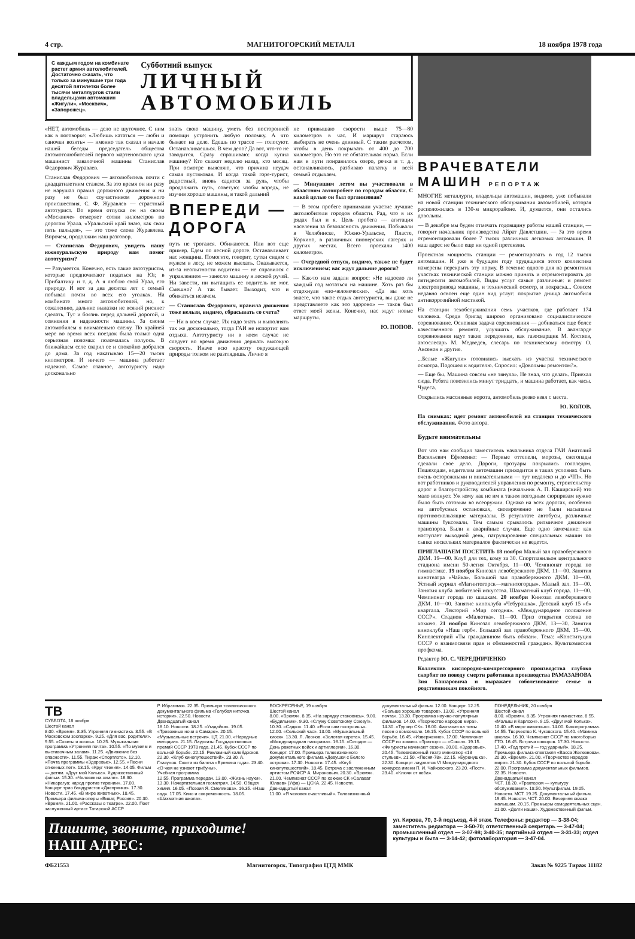4 стр. МАГНИТОГОРСКИЙ МЕТАЛЛ 18 ноября 1978 года
С каждым годом на комбинате растет армия автолюбителей. Достаточно сказать, что только за минувшие три года десятой пятилетки более тысячи металлургов стали владельцами автомашин «Жигули», «Москвич», «Запорожец».
Субботний выпуск
ЛИЧНЫЙ АВТОМОБИЛЬ
«НЕТ, автомобиль — дело не шуточное. С ним как в поговорке: «Любишь кататься — люби и саночки возить» — именно так сказал в начале нашей беседы председатель общества автомотолюбителей первого мартеновского цеха машинист завалочной машины Станислав Федорович Журавлев.
Станислав Федорович — автолюбитель почти с двадцатилетним стажем. За это время он ни разу не нарушал правил дорожного движения и ни разу не был соучастником дорожного происшествия. С. Ф. Журавлев — страстный автотурист. Во время отпуска он на своем «Москвиче» отмеряет сотни километров по дорогам Урала. «Уральский край знаю, как свои пять пальцев», — это тоже слова Журавлева. Впрочем, продолжим наш разговор.
— Станислав Федорович, увидеть нашу южноуральскую природу вам помог автотуризм?
— Разумеется. Конечно, есть такие автотуристы, которые предпочитают податься на Юг, в Прибалтику и т. д. А я люблю свой Урал, его природу. И вот за два десятка лет с семьей побывал почти во всех его уголках. На комбинате много автолюбителей, но, к сожалению, дальние вылазки не всякий рискнет сделать. Тут и боязнь перед дальней дорогой, и сомнения в надежности машины. За своим автомобилем я внимательно слежу. По крайней мере во время всех поездок была только одна серьезная поломка: поломалась полуось. В ближайшем селе сварил ее и спокойно добрался до дома. За год накатываю 15—20 тысяч километров. И ничего — машина работает надежно. Самое главное, автотуристу надо досконально
знать свою машину, уметь без посторонней помощи устранить любую поломку. А что бывает на деле. Едешь по трассе — голосуют. Останавливаешься. В чем дело? Да вот, что-то не заводится. Сразу спрашиваю: когда купил машину? Кто скажет неделю назад, кто месяц. При осмотре выясняю, что причина неудач самая пустяковая. И когда такой горе-турист, радостный, вновь садится за руль, чтобы продолжить путь, советую: чтобы впредь, не изучив хорошо машины, в такой дальний
ВПЕРЕДИ — ДОРОГА
путь не трогался. Обижаются. Или вот еще пример. Едем по лесной дороге. Останавливает нас женщина. Помогите, говорит, сутки сидим с мужем в лесу, не можем выехать. Оказывается, из-за неопытности водителя — не справился с управлением — занесло машину в лесной ручей. Ни завести, ни вытащить ее водитель не мог. Смешно? А так бывает. Выходит, что и обижаться незачем.
— Станислав Федорович, правила движения тоже нельзя, видимо, сбрасывать со счета?
— Ни в коем случае. Их надо знать и выполнять так же досконально, тогда ГАИ не испортит вам отдыха. Автотуристу ни в коем случае не следует во время движения держать высокую скорость. Иначе всю красоту окружающей природы толком не разглядишь. Лично я
не привышаю скорости выше 75—80 километров в час. И маршрут стараюсь выбирать не очень длинный. С таким расчетом, чтобы в день покрывать от 400 до 700 километров. Но это не обязательная норма. Если нам в пути понравилось озеро, речка и т. д., останавливаюсь, разбиваю палатку и всей семьей отдыхаем.
— Минувшим летом вы участвовали в областном автопробеге по городам области. С какой целью он был организован?
— В этом пробеге принимали участие лучшие автолюбители городов области. Рад, что в их рядах был и я. Цель пробега — агитация населения за безопасность движения. Побывали в Челябинске, Южно-Уральске, Пласте, Коркино, в различных пионерских лагерях и других местах. Всего проехали 1400 километров.
— Очередной отпуск, видимо, также не будет исключением: вас ждут дальние дороги?
— Как-то нам задали вопрос: «Не надоело ли каждый год мотаться на машине. Хоть раз бы отдохнули «по-человечески». «Да вы хоть знаете, что такое отдых автотуриста, вы даже не представляете как это здорово» — таков был ответ моей жены. Конечно, нас ждут новые маршруты.
Ю. ПОПОВ.
ВРАЧЕВАТЕЛИ МАШИН РЕПОРТАЖ
МНОГИЕ металлурги, владельцы автомашин, видимо, уже побывали на новой станции технического обслуживания автомобилей, которая расположилась в 130-м микрорайоне. И, думается, они остались довольны.
— В декабре мы будем отмечать годовщину работы нашей станции, — говорит начальник производства Айрат Давлетшин. — За это время отремонтировали более 7 тысяч различных легковых автомашин. В наш адрес не было еще ни одной претензии.
Проектная мощность станции — ремонтировать в год 12 тысяч автомашин. И уже в будущем году трудящиеся этого коллектива намерены перекрыть эту норму. В течение одного дня на ремонтных участках технической станции можно принять и отремонтировать до пятидесяти автомобилей. Виды услуг самые различные: и ремонт электропривода машины, и технический осмотр, и покраска... Совсем недавно освоен еще один вид услуг: покрытие днища автомобиля антикоррозийной мастикой.
На станции техобслуживания семь участков, где работает 174 человека. Среди бригад широко организовано социалистическое соревнование. Основная задача соревнования — добиваться еще более качественного ремонта, улучшать обслуживание. В авангарде соревнования идут такие передовики, как газосварщик М. Костяев, автослесарь М. Медведев, слесарь по техническому осмотру О. Аксенов и другие.
...Белые «Жигули» готовились выехать из участка технического осмотра. Подошел к водителю. Спросил: «Довольны ремонтом?».
— Еще бы. Машина совсем «не тянула». Не знал, что делать. Приехал сюда. Ребята повозились минут тридцать, и машина работает, как часы. Чудеса.
Открылись массивные ворота, автомобиль резво взял с места.
Ю. КОЛОВ.
На снимках: идет ремонт автомобилей на станции технического обслуживания. Фото автора.
Будьте внимательны
Вот что нам сообщил заместитель начальника отдела ГАИ Анатолий Васильевич Ефименко: — Первые оттепели, морозы, снегопады сделали свое дело. Дороги, тротуары покрылись гололедом. Пешеходам, водителям автомашин приходится в таких условиях быть очень осторожными и внимательными — тут недалеко и до «ЧП». Но вот работников и руководителей управления по ремонту, строительству дорог и благоустройству комбината (начальник А. П. Каширский) это мало волнует. Уж кому как не им к таким погодным сюрпризам нужно было быть готовым во всеоружии. Однако на всех дорогах, особенно на автобусных остановках, своевременно не были насыпаны противоскользящие материалы. В результате автобусы, различные машины буксовали. Тем самым срывалось ритмичное движение транспорта. Были и аварийные случаи. Еще одно замечание: как наступает выходной день, патрулирование специальных машин по сыпке нескольких материалов фактически не ведется.
ПРИГЛАШАЕМ ПОСЕТИТЬ 18 ноября Малый зал правобережного ДКМ. 19—00. Клуб для тех, кому за 30. Спортпавильон центрального стадиона имени 50-летия Октября. 11—00. Чемпионат города по гимнастике. 19 ноября Кинозал левобережного ДКМ. 11—00. Занятия кинотеатра «Чайка». Большой зал правобережного ДКМ. 10—00. Устный журнал «Магнитогорск—магнитогорцы». Малый зал. 19—00. Занятия клуба любителей искусства. Шахматный клуб города. 11—00. Чемпионат города по шашкам. 20 ноября Кинозал левобережного ДКМ. 10—00. Занятие киноклуба «Чебурашка». Детский клуб 15 «б» квартала. Лекторий «Мир сегодня». «Международное положение СССР». Стадион «Малютка». 11—00. Приз открытия сезона по хоккею. 21 ноября Кинозал левобережного ДКМ. 13—30. Занятия киноклуба «Наш герб». Большой зал правобережного ДКМ. 15—00. Кинолекторий «Ты гражданином быть обязан». Тема: «Конституция СССР о взаимосвязи прав и обязанностей граждан». Культкомиссия профкома.
Редактор Ю. С. ЧЕРЕДНИЧЕНКО
Коллектив кислородно-компрессорного производства глубоко скорбит по поводу смерти работника производства РАМАЗАНОВА Зия Башаровича и выражает соболезнование семье и родственникам покойного.
ТВ
СУББОТА, 18 ноября
Шестой канал
8.00. «Время». 8.35. Утренняя гимнастика. 8.55. «В Московском зоопарке». 9.25. «Для вас, родители». 9.55. «Советы и жизнь». 10.25. Музыкальная программа «Утренняя почта». 10.55. «По музеям и выставочным залам». 11.25. «Движение без опасности». 11.55. Тираж «Спортлото». 12.10. «Почта программы «Здоровье». 12.55. «Песни огненных лет». 13.15. «Круг чтения». 14.05. Фильм — детям. «Друг мой Колька». Художественный фильм. 15.30. «Человек на земле». 16.30. «Никарагуа: народ против тирании». 17.00. Концерт трио бандуристок «Днепрянка». 17.30. Новости. 17.45. «В мире животных». 18.45. Премьера фильма-оперы «Виват, Россия». 20.30. «Время». 21.00. «Рассказы о театре». 22.00. Поет заслуженный артист Татарской АССР
Р. Ибрагимов. 22.35. Премьера телевизионного документального фильма «Голубая ниточка истории». 22.50. Новости.
Двенадцатый канал
18.10. Новости. 18.25. «Угадайка». 19.05. «Тревожные ночи в Самаре». 20.15. «Музыкальные встречи». ЦТ. 21.00. «Народные мелодии». 21.15. Лауреаты Государственных премий СССР 1978 года. 21.45. Кубок СССР по вольной борьбе. 22.15. Рекламный калейдоскоп. 22.30. «Клуб кинопутешествий». 23.30. А. Глазунов. Сюита из балета «Времена года». 23.40. «О чем не узнают трибуны».
Учебная программа
12.55. Программа передач. 13.00. «Жизнь науки». 13.30. Начертательная геометрия. 14.50. Общая химия. 16.05. «Поэзия Я. Смелякова». 16.35. «Наш сад». 17.05. Кино и современность. 18.05. «Шахматная школа».
ВОСКРЕСЕНЬЕ, 19 ноября
Шестой канал
8.00. «Время». 8.35. «На зарядку становись». 9.00. «Будильник». 9.30. «Служу Советскому Союзу!». 10.30. «Садко». 11.40. «Если сам построишь». 12.00. «Сельский час». 13.00. «Музыкальный киоск». 13.30. Л. Леонов. «Золотая карета». 15.45. «Международная панорама». 16.15. «Сегодня — День ракетных войск и артиллерии». 16.30. Концерт. 17.00. Премьера телевизионного документального фильма «Девушки с Белого острова». 17.30. Новости. 17.45. «Клуб кинопутешествий». 18.45. Встреча с заслуженным артистом РСФСР А. Мироновым. 20.30. «Время». 21.00. Чемпионат СССР по хоккею СК «Салават Юлаев» (Уфа) — ЦСКА. 22.45. Новости.
Двенадцатый канал
11.00. «Я человек счастливый». Телевизионный
документальный фильм. 12.00. Концерт. 12.25. «Больше хороших товаров». 13.00. «Утренняя почта». 13.30. Программа научно-популярных фильмов. 14.00. «Творчество народов мира». 14.30. «Турнир СК». 16.00. Фантазия на темы песен о комсомоле. 16.15. Кубок СССР по вольной борьбе. 16.45. «Извержение». 17.00. Чемпионат СССР по хоккею. «Трактор» — «Сокол». 19.15. «Фигуристы начинают сезон». 20.00. «Здоровье». 20.45. Телевизионный театр миниатюр «13 стульев». 21.50. «Песня-78». 22.15. «Буренушка». 22.30. Концерт лауреатов VI Международного конкурса имени П. И. Чайковского. 23.20. «Пост». 23.40. «Ключи от неба».
ПОНЕДЕЛЬНИК, 20 ноября
Шестой канал
8.00. «Время». 8.35. Утренняя гимнастика. 8.55. «Малыш и Карлсон». 9.15. «Друг мой Колька». 10.40. «В мире животных». 14.00. Кинопрограмма. 14.55. Творчество К. Чуковского. 15.40. «Мамина школа». 16.10. Чемпионат СССР по многоборью ГТО. 16.45. Встреча юнкоров. 17.30. Новости. 17.40. «Год третий — год ударный». 18.25. Премьера фильма-спектакля «Васса Железнова». 20.30. «Время». 21.00. «Творчество народов мира». 21.30. Кубок СССР по вольной борьбе. 22.00. Программа документальных фильмов. 22.35. Новости.
Двенадцатый канал
ЧСТ. 18.20. «Трактором — культуру обслуживания». 18.50. Мультфильм. 19.05. Новости. МСТ. 19.25. Документальный фильм. 19.45. Новости. ЧСТ. 20.00. Вечерняя сказка малышам. 20.15. Премьеры самодеятельных сцен. 21.00. «Долги наши». Художественный фильм.
Пишите, звоните, приходите!
НАШ АДРЕС:
ул. Кирова, 70, 3-й подъезд, 4-й этаж. Телефоны: редактор — 3-38-04; заместитель редактора — 3-50-70; ответственный секретарь — 3-47-04; промышленный отдел — 3-07-98; 3-40-35; партийный отдел — 3-31-33; отдел культуры и быта — 3-14-42; фотолаборатория — 3-47-04.
ФБ21553 Магнитогорск. Типография ЦТД ММК Заказ № 9225 Тираж 11182